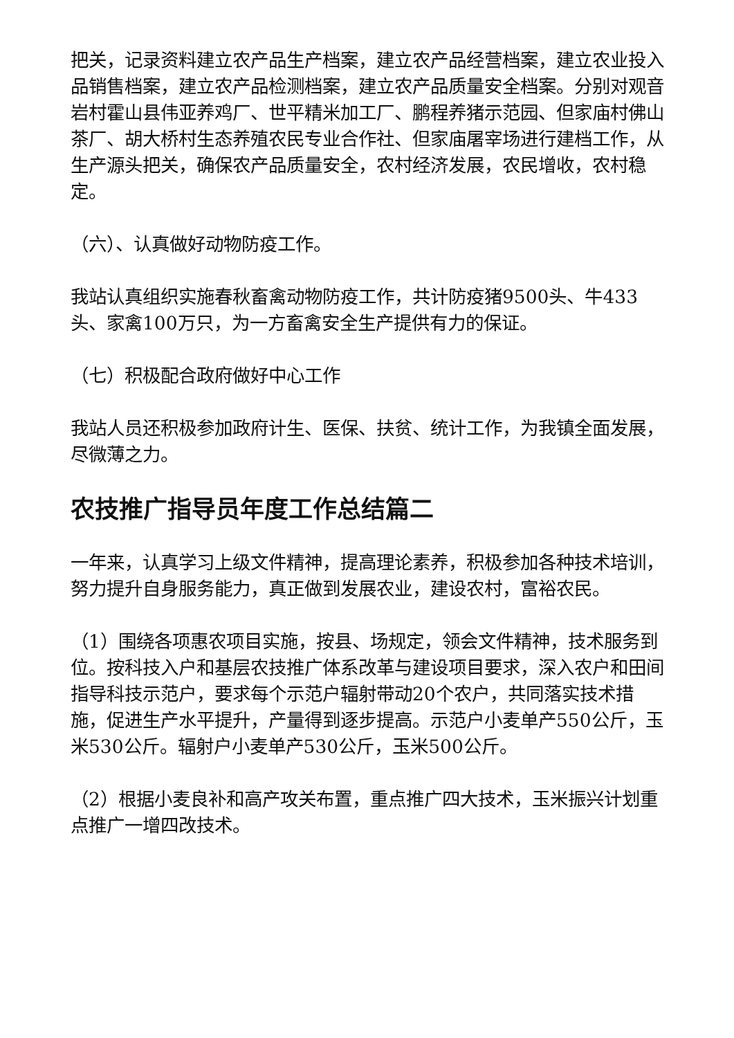把关，记录资料建立农产品生产档案，建立农产品经营档案，建立农业投入品销售档案，建立农产品检测档案，建立农产品质量安全档案。分别对观音岩村霍山县伟亚养鸡厂、世平精米加工厂、鹏程养猪示范园、但家庙村佛山茶厂、胡大桥村生态养殖农民专业合作社、但家庙屠宰场进行建档工作，从生产源头把关，确保农产品质量安全，农村经济发展，农民增收，农村稳定。
（六）、认真做好动物防疫工作。
我站认真组织实施春秋畜禽动物防疫工作，共计防疫猪9500头、牛433头、家禽100万只，为一方畜禽安全生产提供有力的保证。
（七）积极配合政府做好中心工作
我站人员还积极参加政府计生、医保、扶贫、统计工作，为我镇全面发展，尽微薄之力。
农技推广指导员年度工作总结篇二
一年来，认真学习上级文件精神，提高理论素养，积极参加各种技术培训，努力提升自身服务能力，真正做到发展农业，建设农村，富裕农民。
（1）围绕各项惠农项目实施，按县、场规定，领会文件精神，技术服务到位。按科技入户和基层农技推广体系改革与建设项目要求，深入农户和田间指导科技示范户，要求每个示范户辐射带动20个农户，共同落实技术措施，促进生产水平提升，产量得到逐步提高。示范户小麦单产550公斤，玉米530公斤。辐射户小麦单产530公斤，玉米500公斤。
（2）根据小麦良补和高产攻关布置，重点推广四大技术，玉米振兴计划重点推广一增四改技术。